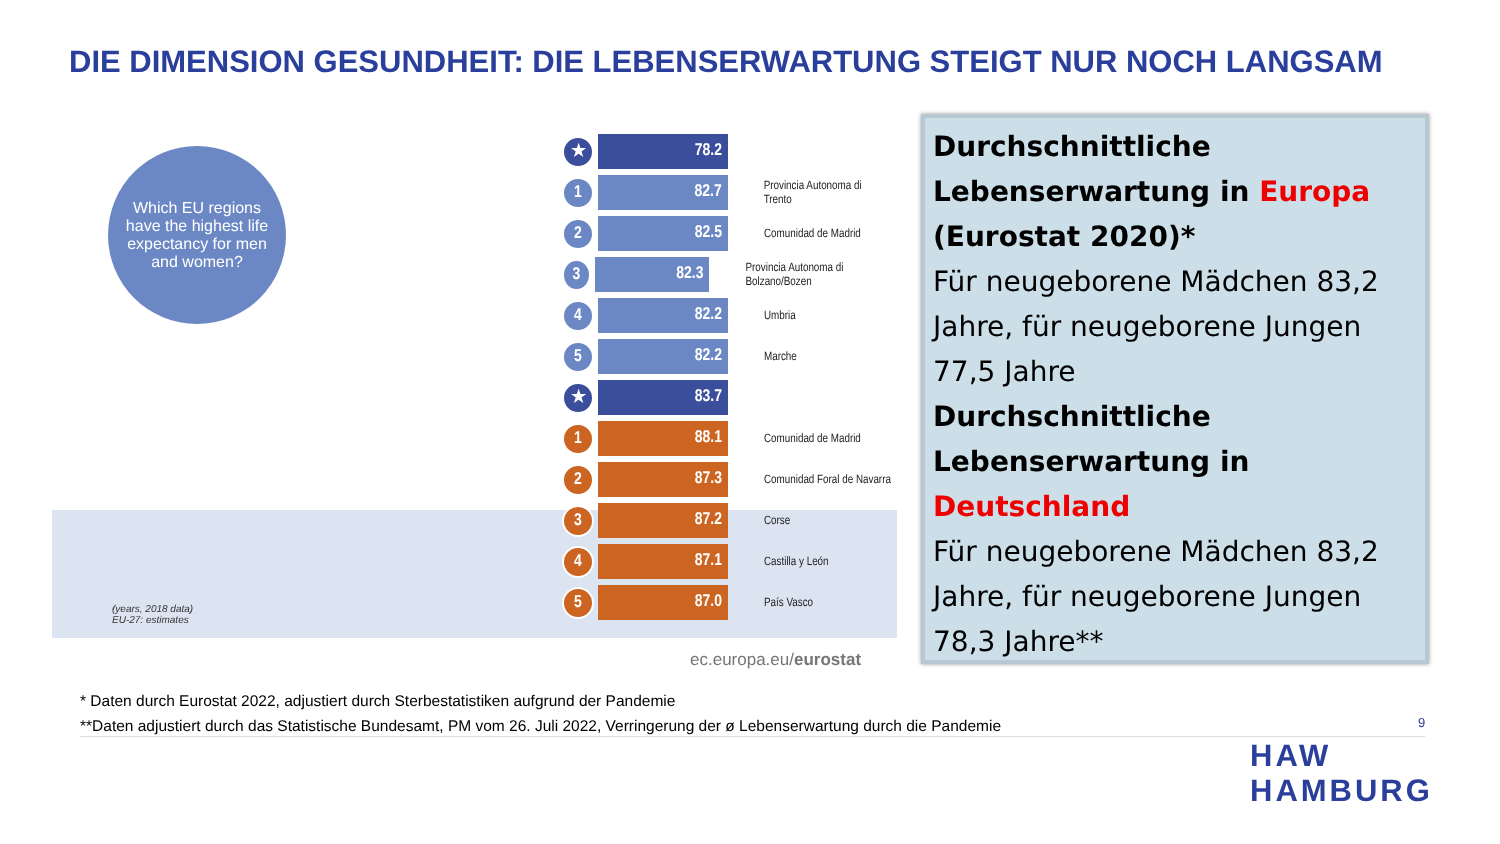DIE DIMENSION GESUNDHEIT: DIE LEBENSERWARTUNG STEIGT NUR NOCH LANGSAM
Which EU regions have the highest life expectancy for men and women?
(years, 2018 data)
EU-27: estimates
★
78.2
1
82.7
Provincia Autonoma di Trento
2
82.5
Comunidad de Madrid
3
82.3
Provincia Autonoma di Bolzano/Bozen
4
82.2
Umbria
5
82.2
Marche
★
83.7
1
88.1
Comunidad de Madrid
2
87.3
Comunidad Foral de Navarra
3
87.2
Corse
4
87.1
Castilla y León
5
87.0
País Vasco
ec.europa.eu/eurostat
Durchschnittliche Lebenserwartung in Europa (Eurostat 2020)*
Für neugeborene Mädchen 83,2 Jahre, für neugeborene Jungen 77,5 Jahre
Durchschnittliche Lebenserwartung in Deutschland
Für neugeborene Mädchen 83,2 Jahre, für neugeborene Jungen 78,3 Jahre**
* Daten durch Eurostat 2022, adjustiert durch Sterbestatistiken aufgrund der Pandemie
**Daten adjustiert durch das Statistische Bundesamt, PM vom 26. Juli 2022, Verringerung der ø Lebenserwartung durch die Pandemie
9
HAW
HAMBURG